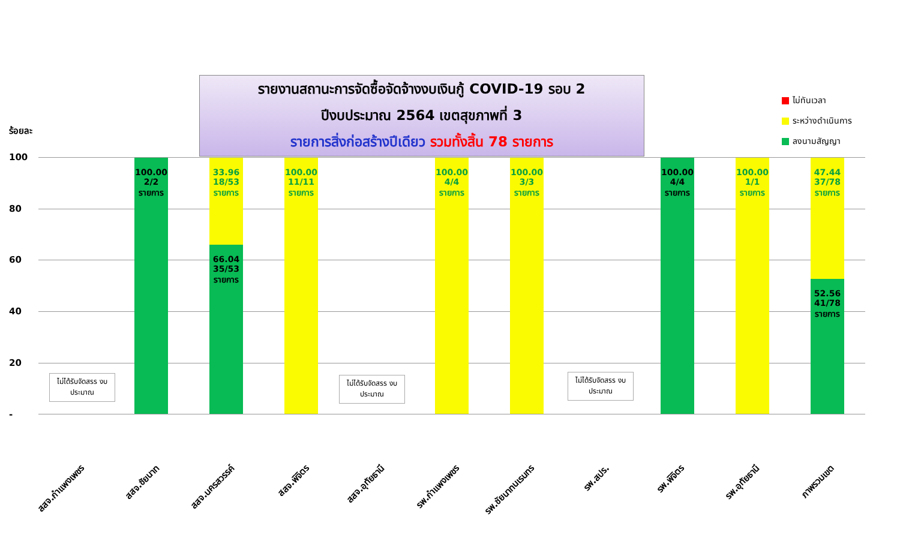รายงานสถานะการจัดซื้อจัดจ้างงบเงินกู้ COVID-19 รอบ 2
ปีงบประมาณ 2564 เขตสุขภาพที่ 3
รายการสิ่งก่อสร้างปีเดียว รวมทั้งสิ้น 78 รายการ
ไม่ทันเวลา
ระหว่างดำเนินการ
ลงนามสัญญา
ร้อยละ
100
80
60
40
20
-
ไม่ได้รับจัดสรร งบประมาณ
100.00
2/2
รายการ
33.96
18/53
รายการ
66.04
35/53
รายการ
100.00
11/11
รายการ
ไม่ได้รับจัดสรร งบประมาณ
100.00
4/4
รายการ
100.00
3/3
รายการ
ไม่ได้รับจัดสรร งบประมาณ
100.00
4/4
รายการ
100.00
1/1
รายการ
47.44
37/78
รายการ
52.56
41/78
รายการ
สสจ.กำแพงเพชร สสจ.ชัยนาท สสจ.นครสวรรค์ สสจ.พิจิตร สสจ.อุทัยธานี รพ.กำแพงเพชร รพ.ชัยนาทนเรนทร รพ.สปร. รพ.พิจิตร รพ.อุทัยธานี ภาพรวมเขต